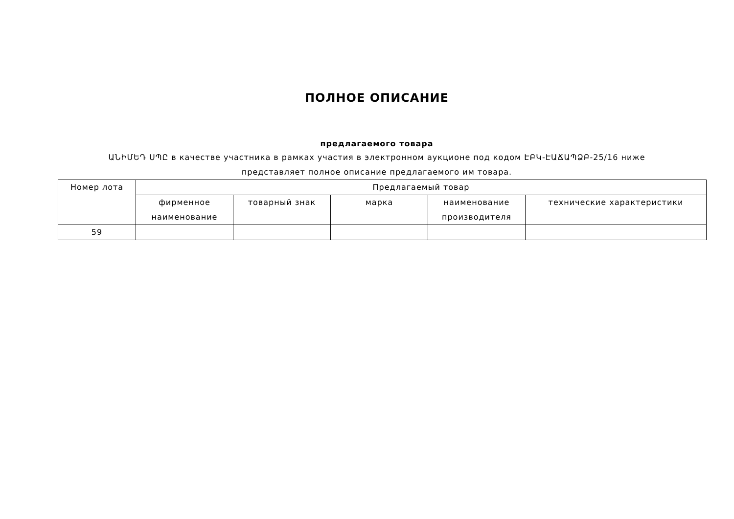ПОЛНОЕ ОПИСАНИЕ
предлагаемого товара
ԱՆԻՄԵԴ ՍՊԸ в качестве участника в рамках участия в электронном аукционе под кодом ԷԲԿ-ԷԱՃԱՊՁԲ-25/16 ниже представляет полное описание предлагаемого им товара.
| Номер лота | Предлагаемый товар | | | | |
| --- | --- | --- | --- | --- | --- |
| | фирменное наименование | товарный знак | марка | наименование производителя | технические характеристики |
| 59 | | | | | |